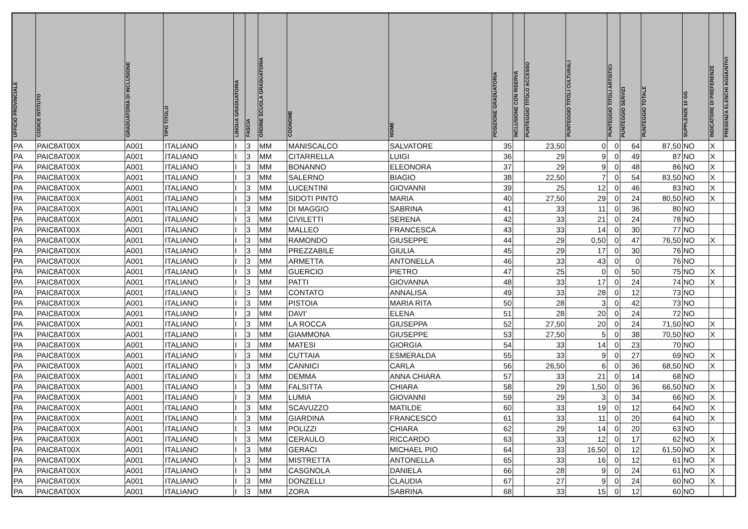| UFFICIO PROVINCIALE | CODICE ISTITUTO | GRADUATORIA DI INCLUSIONE | TIPO TITOLO | LINGUA GRADUATORIA | FASCIA | ORDINE SCUOLA GRADUATORIA | COGNOME | NOME | POSIZIONE GRADUATORIA | INCLUSIONE CON RISERVA | PUNTEGGIO TITOLO ACCESSO | PUNTEGGIO TITOLI CULTURALI | PUNTEGGIO TITOLI ARTISTICI | PUNTEGGIO SERVIZI | PUNTEGGIO TOTALE | SUPPLENZE 10 GG | INDICATORE DI PREFERENZE | PRESENZA ELENCHI AGGIUNTIVI |
| --- | --- | --- | --- | --- | --- | --- | --- | --- | --- | --- | --- | --- | --- | --- | --- | --- | --- | --- |
| PA | PAIC8AT00X | A001 | ITALIANO | I | 3 | MM | MANISCALCO | SALVATORE | 35 | | 23,50 | 0 | 0 | 64 | 87,50 | NO | X | |
| PA | PAIC8AT00X | A001 | ITALIANO | I | 3 | MM | CITARRELLA | LUIGI | 36 | | 29 | 9 | 0 | 49 | 87 | NO | X | |
| PA | PAIC8AT00X | A001 | ITALIANO | I | 3 | MM | BONANNO | ELEONORA | 37 | | 29 | 9 | 0 | 48 | 86 | NO | X | |
| PA | PAIC8AT00X | A001 | ITALIANO | I | 3 | MM | SALERNO | BIAGIO | 38 | | 22,50 | 7 | 0 | 54 | 83,50 | NO | X | |
| PA | PAIC8AT00X | A001 | ITALIANO | I | 3 | MM | LUCENTINI | GIOVANNI | 39 | | 25 | 12 | 0 | 46 | 83 | NO | X | |
| PA | PAIC8AT00X | A001 | ITALIANO | I | 3 | MM | SIDOTI PINTO | MARIA | 40 | | 27,50 | 29 | 0 | 24 | 80,50 | NO | X | |
| PA | PAIC8AT00X | A001 | ITALIANO | I | 3 | MM | DI MAGGIO | SABRINA | 41 | | 33 | 11 | 0 | 36 | 80 | NO | | |
| PA | PAIC8AT00X | A001 | ITALIANO | I | 3 | MM | CIVILETTI | SERENA | 42 | | 33 | 21 | 0 | 24 | 78 | NO | | |
| PA | PAIC8AT00X | A001 | ITALIANO | I | 3 | MM | MALLEO | FRANCESCA | 43 | | 33 | 14 | 0 | 30 | 77 | NO | | |
| PA | PAIC8AT00X | A001 | ITALIANO | I | 3 | MM | RAMONDO | GIUSEPPE | 44 | | 29 | 0,50 | 0 | 47 | 76,50 | NO | X | |
| PA | PAIC8AT00X | A001 | ITALIANO | I | 3 | MM | PREZZABILE | GIULIA | 45 | | 29 | 17 | 0 | 30 | 76 | NO | | |
| PA | PAIC8AT00X | A001 | ITALIANO | I | 3 | MM | ARMETTA | ANTONELLA | 46 | | 33 | 43 | 0 | 0 | 76 | NO | | |
| PA | PAIC8AT00X | A001 | ITALIANO | I | 3 | MM | GUERCIO | PIETRO | 47 | | 25 | 0 | 0 | 50 | 75 | NO | X | |
| PA | PAIC8AT00X | A001 | ITALIANO | I | 3 | MM | PATTI | GIOVANNA | 48 | | 33 | 17 | 0 | 24 | 74 | NO | X | |
| PA | PAIC8AT00X | A001 | ITALIANO | I | 3 | MM | CONTATO | ANNALISA | 49 | | 33 | 28 | 0 | 12 | 73 | NO | | |
| PA | PAIC8AT00X | A001 | ITALIANO | I | 3 | MM | PISTOIA | MARIA RITA | 50 | | 28 | 3 | 0 | 42 | 73 | NO | | |
| PA | PAIC8AT00X | A001 | ITALIANO | I | 3 | MM | DAVI' | ELENA | 51 | | 28 | 20 | 0 | 24 | 72 | NO | | |
| PA | PAIC8AT00X | A001 | ITALIANO | I | 3 | MM | LA ROCCA | GIUSEPPA | 52 | | 27,50 | 20 | 0 | 24 | 71,50 | NO | X | |
| PA | PAIC8AT00X | A001 | ITALIANO | I | 3 | MM | GIAMMONA | GIUSEPPE | 53 | | 27,50 | 5 | 0 | 38 | 70,50 | NO | X | |
| PA | PAIC8AT00X | A001 | ITALIANO | I | 3 | MM | MATESI | GIORGIA | 54 | | 33 | 14 | 0 | 23 | 70 | NO | | |
| PA | PAIC8AT00X | A001 | ITALIANO | I | 3 | MM | CUTTAIA | ESMERALDA | 55 | | 33 | 9 | 0 | 27 | 69 | NO | X | |
| PA | PAIC8AT00X | A001 | ITALIANO | I | 3 | MM | CANNICI | CARLA | 56 | | 26,50 | 6 | 0 | 36 | 68,50 | NO | X | |
| PA | PAIC8AT00X | A001 | ITALIANO | I | 3 | MM | DEMMA | ANNA CHIARA | 57 | | 33 | 21 | 0 | 14 | 68 | NO | | |
| PA | PAIC8AT00X | A001 | ITALIANO | I | 3 | MM | FALSITTA | CHIARA | 58 | | 29 | 1,50 | 0 | 36 | 66,50 | NO | X | |
| PA | PAIC8AT00X | A001 | ITALIANO | I | 3 | MM | LUMIA | GIOVANNI | 59 | | 29 | 3 | 0 | 34 | 66 | NO | X | |
| PA | PAIC8AT00X | A001 | ITALIANO | I | 3 | MM | SCAVUZZO | MATILDE | 60 | | 33 | 19 | 0 | 12 | 64 | NO | X | |
| PA | PAIC8AT00X | A001 | ITALIANO | I | 3 | MM | GIARDINA | FRANCESCO | 61 | | 33 | 11 | 0 | 20 | 64 | NO | X | |
| PA | PAIC8AT00X | A001 | ITALIANO | I | 3 | MM | POLIZZI | CHIARA | 62 | | 29 | 14 | 0 | 20 | 63 | NO | | |
| PA | PAIC8AT00X | A001 | ITALIANO | I | 3 | MM | CERAULO | RICCARDO | 63 | | 33 | 12 | 0 | 17 | 62 | NO | X | |
| PA | PAIC8AT00X | A001 | ITALIANO | I | 3 | MM | GERACI | MICHAEL PIO | 64 | | 33 | 16,50 | 0 | 12 | 61,50 | NO | X | |
| PA | PAIC8AT00X | A001 | ITALIANO | I | 3 | MM | MISTRETTA | ANTONELLA | 65 | | 33 | 16 | 0 | 12 | 61 | NO | X | |
| PA | PAIC8AT00X | A001 | ITALIANO | I | 3 | MM | CASGNOLA | DANIELA | 66 | | 28 | 9 | 0 | 24 | 61 | NO | X | |
| PA | PAIC8AT00X | A001 | ITALIANO | I | 3 | MM | DONZELLI | CLAUDIA | 67 | | 27 | 9 | 0 | 24 | 60 | NO | X | |
| PA | PAIC8AT00X | A001 | ITALIANO | I | 3 | MM | ZORA | SABRINA | 68 | | 33 | 15 | 0 | 12 | 60 | NO | | |